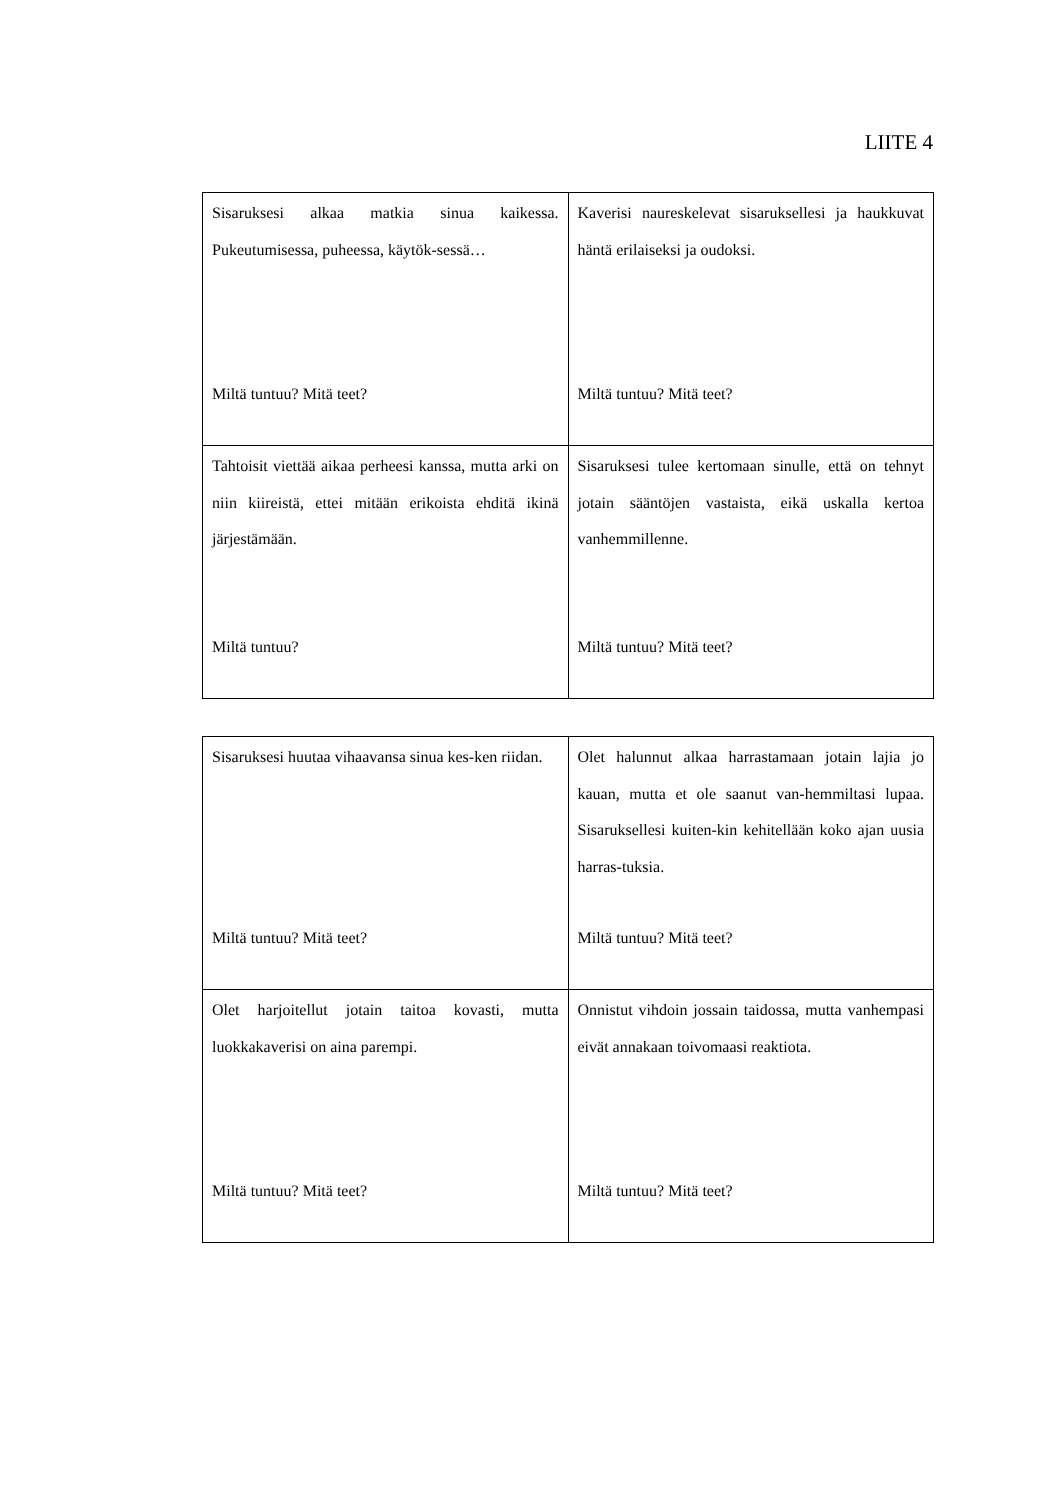LIITE 4
| Sisaruksesi alkaa matkia sinua kaikessa. Pukeutumisessa, puheessa, käytök-sessä… Miltä tuntuu? Mitä teet? | Kaverisi naureskelevat sisaruksellesi ja haukkuvat häntä erilaiseksi ja oudoksi. Miltä tuntuu? Mitä teet? |
| Tahtoisit viettää aikaa perheesi kanssa, mutta arki on niin kiireistä, ettei mitään erikoista ehditä ikinä järjestämään. Miltä tuntuu? | Sisaruksesi tulee kertomaan sinulle, että on tehnyt jotain sääntöjen vastaista, eikä uskalla kertoa vanhemmillenne. Miltä tuntuu? Mitä teet? |
| Sisaruksesi huutaa vihaavansa sinua kes-ken riidan. Miltä tuntuu? Mitä teet? | Olet halunnut alkaa harrastamaan jotain lajia jo kauan, mutta et ole saanut van-hemmiltasi lupaa. Sisaruksellesi kuiten-kin kehitellään koko ajan uusia harras-tuksia. Miltä tuntuu? Mitä teet? |
| Olet harjoitellut jotain taitoa kovasti, mutta luokkakaverisi on aina parempi. Miltä tuntuu? Mitä teet? | Onnistut vihdoin jossain taidossa, mutta vanhempasi eivät annakaan toivomaasi reaktiota. Miltä tuntuu? Mitä teet? |